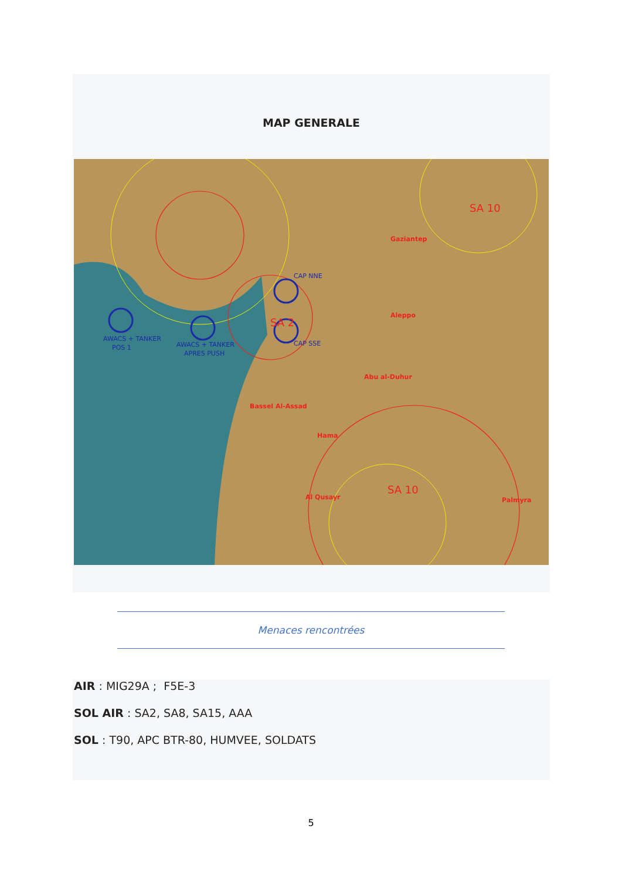MAP GENERALE
AWACS + TANKER
POS 1
AWACS + TANKER
APRES PUSH
CAP NNE
CAP SSE
SA 10
SA 10
SA 2
Aleppo
Abu al-Duhur
Bassel Al-Assad
Hama
Al Qusayr
Palmyra
Gaziantep
Menaces rencontrées
AIR : MIG29A ; F5E-3
SOL AIR : SA2, SA8, SA15, AAA
SOL : T90, APC BTR-80, HUMVEE, SOLDATS
5